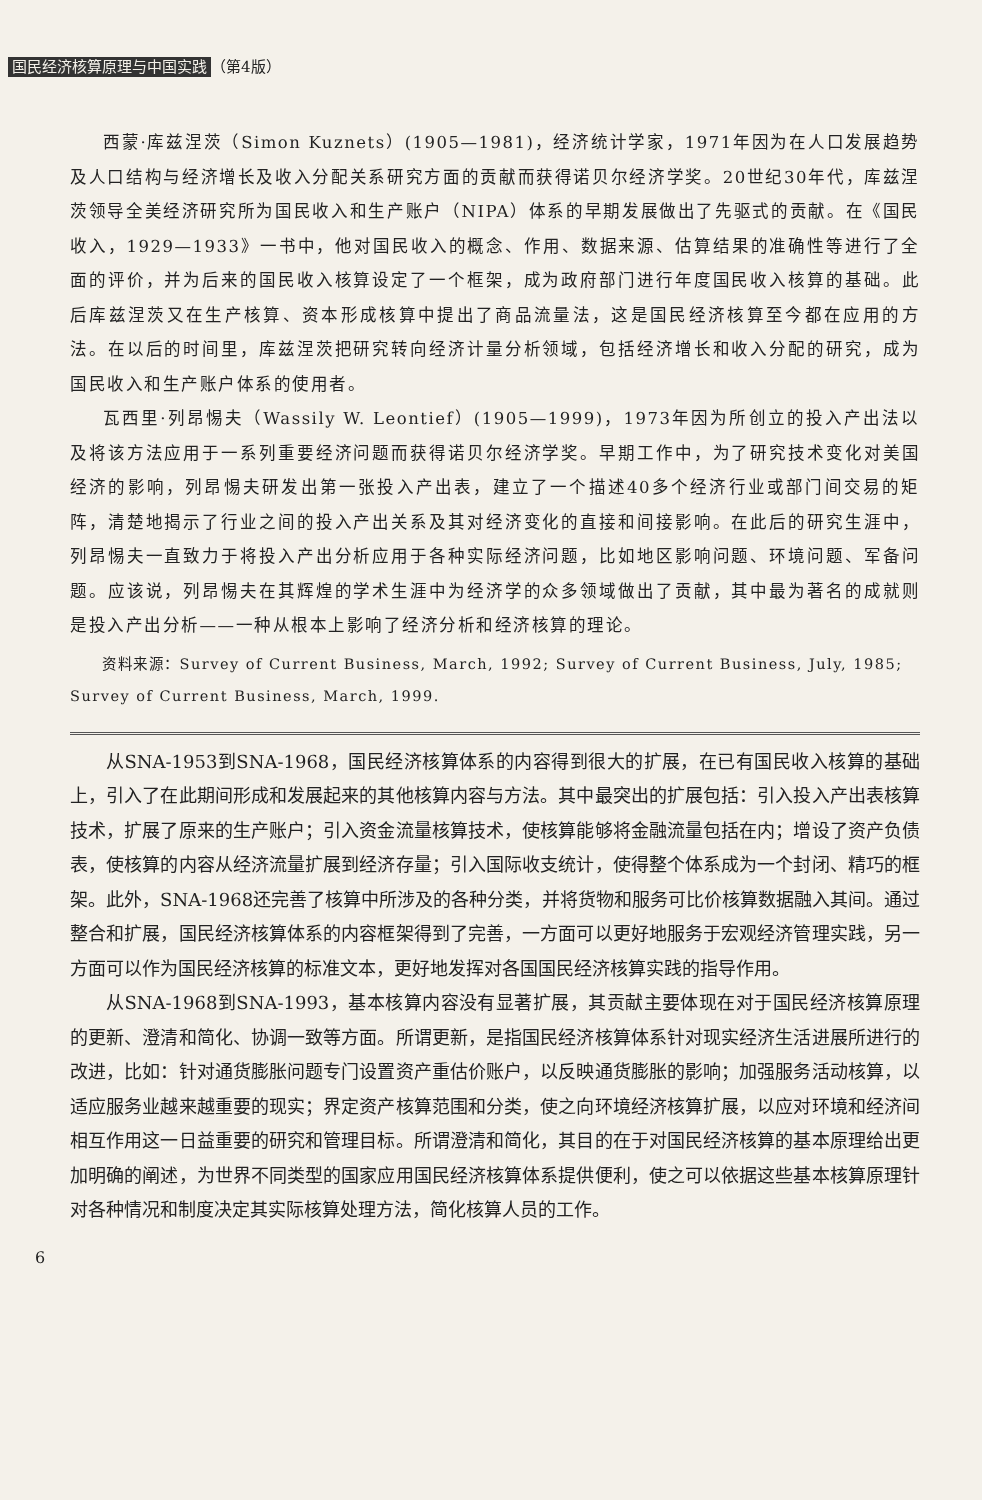国民经济核算原理与中国实践 （第4版）
西蒙·库兹涅茨（Simon Kuznets）(1905—1981)，经济统计学家，1971年因为在人口发展趋势及人口结构与经济增长及收入分配关系研究方面的贡献而获得诺贝尔经济学奖。20世纪30年代，库兹涅茨领导全美经济研究所为国民收入和生产账户（NIPA）体系的早期发展做出了先驱式的贡献。在《国民收入，1929—1933》一书中，他对国民收入的概念、作用、数据来源、估算结果的准确性等进行了全面的评价，并为后来的国民收入核算设定了一个框架，成为政府部门进行年度国民收入核算的基础。此后库兹涅茨又在生产核算、资本形成核算中提出了商品流量法，这是国民经济核算至今都在应用的方法。在以后的时间里，库兹涅茨把研究转向经济计量分析领域，包括经济增长和收入分配的研究，成为国民收入和生产账户体系的使用者。
瓦西里·列昂惕夫（Wassily W. Leontief）(1905—1999)，1973年因为所创立的投入产出法以及将该方法应用于一系列重要经济问题而获得诺贝尔经济学奖。早期工作中，为了研究技术变化对美国经济的影响，列昂惕夫研发出第一张投入产出表，建立了一个描述40多个经济行业或部门间交易的矩阵，清楚地揭示了行业之间的投入产出关系及其对经济变化的直接和间接影响。在此后的研究生涯中，列昂惕夫一直致力于将投入产出分析应用于各种实际经济问题，比如地区影响问题、环境问题、军备问题。应该说，列昂惕夫在其辉煌的学术生涯中为经济学的众多领域做出了贡献，其中最为著名的成就则是投入产出分析——一种从根本上影响了经济分析和经济核算的理论。
  资料来源：Survey of Current Business, March, 1992; Survey of Current Business, July, 1985; Survey of Current Business, March, 1999.
从SNA-1953到SNA-1968，国民经济核算体系的内容得到很大的扩展，在已有国民收入核算的基础上，引入了在此期间形成和发展起来的其他核算内容与方法。其中最突出的扩展包括：引入投入产出表核算技术，扩展了原来的生产账户；引入资金流量核算技术，使核算能够将金融流量包括在内；增设了资产负债表，使核算的内容从经济流量扩展到经济存量；引入国际收支统计，使得整个体系成为一个封闭、精巧的框架。此外，SNA-1968还完善了核算中所涉及的各种分类，并将货物和服务可比价核算数据融入其间。通过整合和扩展，国民经济核算体系的内容框架得到了完善，一方面可以更好地服务于宏观经济管理实践，另一方面可以作为国民经济核算的标准文本，更好地发挥对各国国民经济核算实践的指导作用。
从SNA-1968到SNA-1993，基本核算内容没有显著扩展，其贡献主要体现在对于国民经济核算原理的更新、澄清和简化、协调一致等方面。所谓更新，是指国民经济核算体系针对现实经济生活进展所进行的改进，比如：针对通货膨胀问题专门设置资产重估价账户，以反映通货膨胀的影响；加强服务活动核算，以适应服务业越来越重要的现实；界定资产核算范围和分类，使之向环境经济核算扩展，以应对环境和经济间相互作用这一日益重要的研究和管理目标。所谓澄清和简化，其目的在于对国民经济核算的基本原理给出更加明确的阐述，为世界不同类型的国家应用国民经济核算体系提供便利，使之可以依据这些基本核算原理针对各种情况和制度决定其实际核算处理方法，简化核算人员的工作。
6